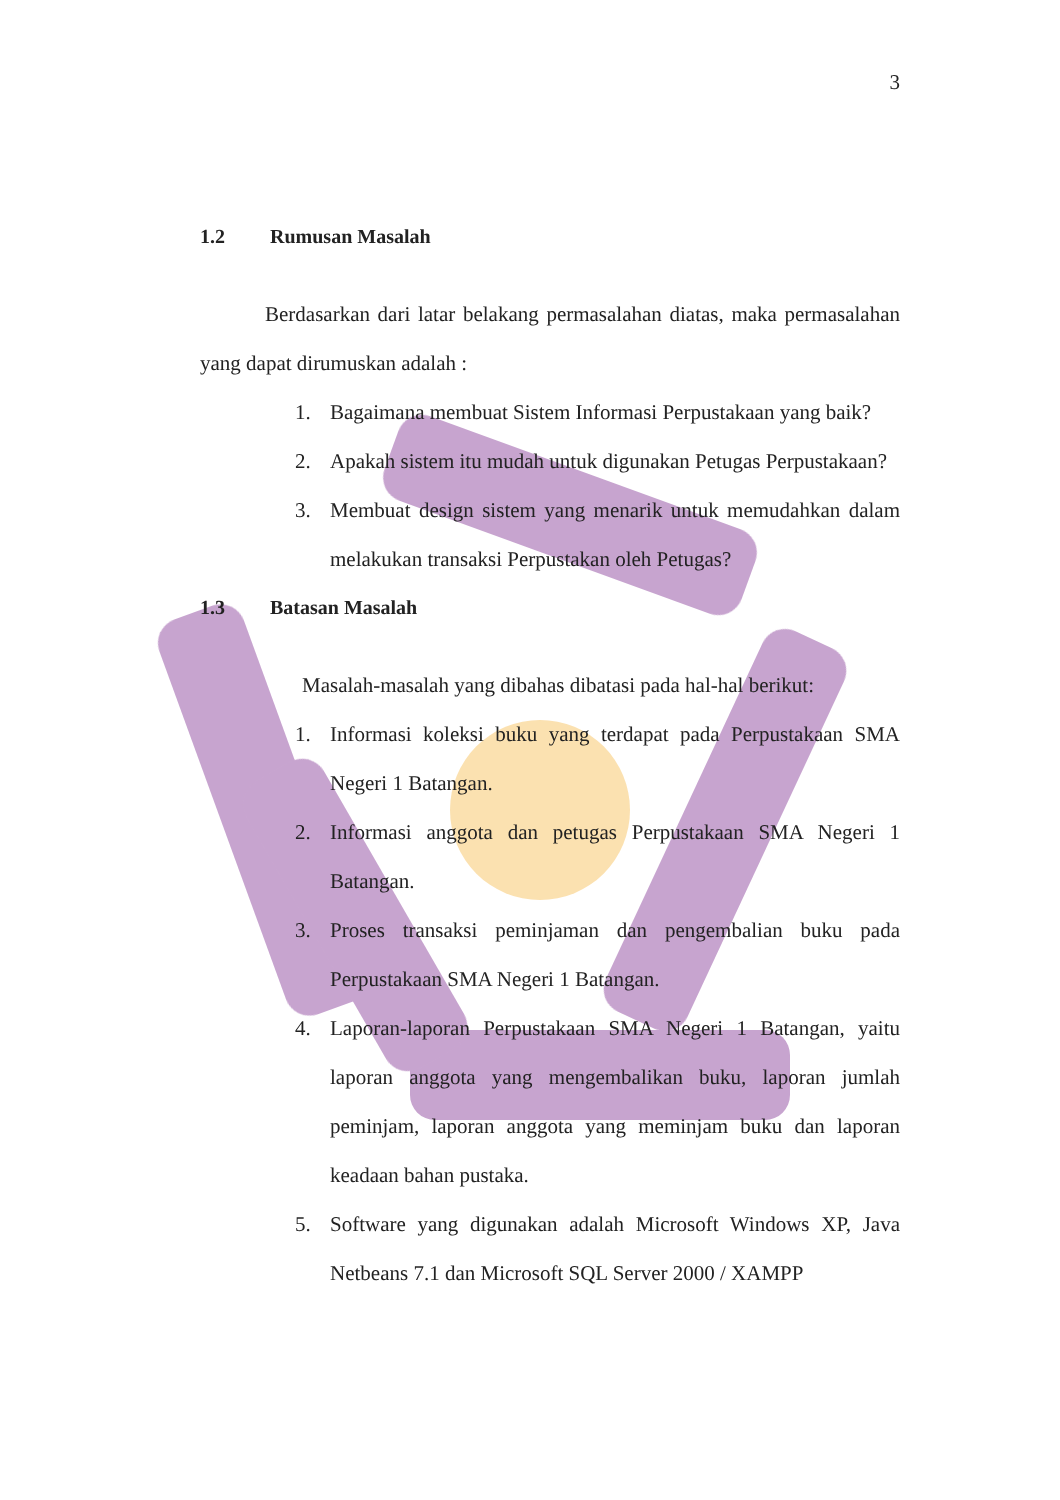3
1.2 Rumusan Masalah
Berdasarkan dari latar belakang permasalahan diatas, maka permasalahan yang dapat dirumuskan adalah :
1. Bagaimana membuat Sistem Informasi Perpustakaan yang baik?
2. Apakah sistem itu mudah untuk digunakan Petugas Perpustakaan?
3. Membuat design sistem yang menarik untuk memudahkan dalam melakukan transaksi Perpustakan oleh Petugas?
1.3 Batasan Masalah
Masalah-masalah yang dibahas dibatasi pada hal-hal berikut:
1. Informasi koleksi buku yang terdapat pada Perpustakaan SMA Negeri 1 Batangan.
2. Informasi anggota dan petugas Perpustakaan SMA Negeri 1 Batangan.
3. Proses transaksi peminjaman dan pengembalian buku pada Perpustakaan SMA Negeri 1 Batangan.
4. Laporan-laporan Perpustakaan SMA Negeri 1 Batangan, yaitu laporan anggota yang mengembalikan buku, laporan jumlah peminjam, laporan anggota yang meminjam buku dan laporan keadaan bahan pustaka.
5. Software yang digunakan adalah Microsoft Windows XP, Java Netbeans 7.1 dan Microsoft SQL Server 2000 / XAMPP